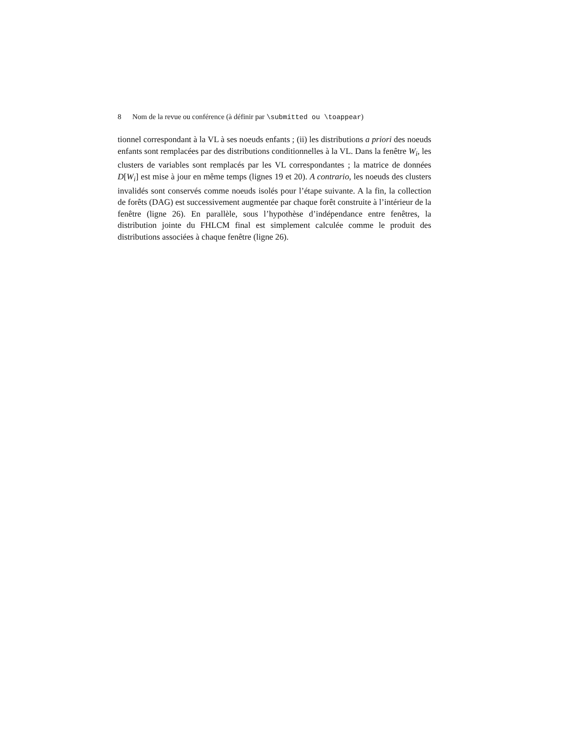8 Nom de la revue ou conférence (à définir par \submitted ou \toappear)
tionnel correspondant à la VL à ses noeuds enfants ; (ii) les distributions a priori des noeuds enfants sont remplacées par des distributions conditionnelles à la VL. Dans la fenêtre W<sub>i</sub>, les clusters de variables sont remplacés par les VL correspondantes ; la matrice de données D[W<sub>i</sub>] est mise à jour en même temps (lignes 19 et 20). A contrario, les noeuds des clusters invalidés sont conservés comme noeuds isolés pour l’étape suivante. A la fin, la collection de forêts (DAG) est successivement augmentée par chaque forêt construite à l’intérieur de la fenêtre (ligne 26). En parallèle, sous l’hypothèse d’indépendance entre fenêtres, la distribution jointe du FHLCM final est simplement calculée comme le produit des distributions associées à chaque fenêtre (ligne 26).